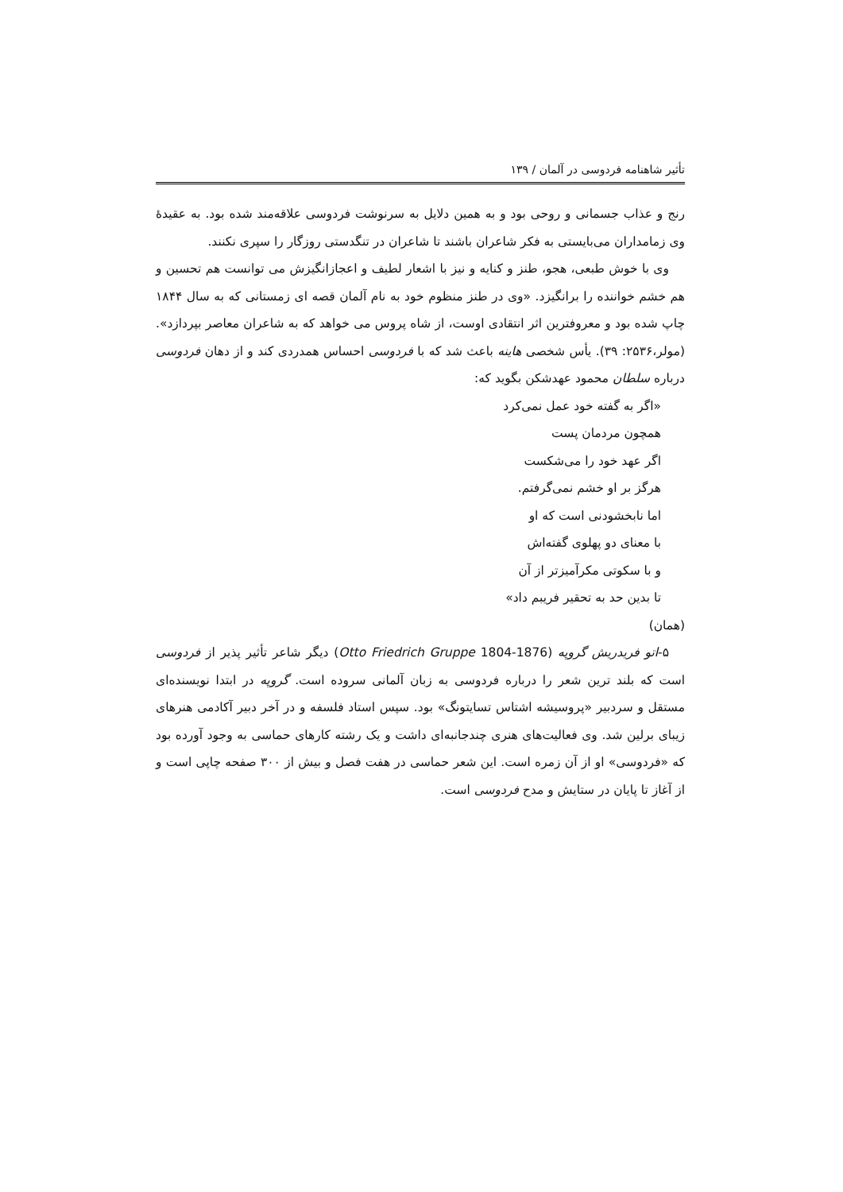تأثیر شاهنامه فردوسی در آلمان / ۱۳۹
رنج و عذاب جسمانی و روحی بود و به همین دلایل به سرنوشت فردوسی علاقه‌مند شده بود. به عقیدهٔ وی زمامداران می‌بایستی به فکر شاعران باشند تا شاعران در تنگدستی روزگار را سپری نکنند.
وی با خوش طبعی، هجو، طنز و کنایه و نیز با اشعار لطیف و اعجازانگیزش می توانست هم تحسین و هم خشم خواننده را برانگیزد. «وی در طنز منظوم خود به نام آلمان قصه ای زمستانی که به سال ۱۸۴۴ چاپ شده بود و معروفترین اثر انتقادی اوست، از شاه پروس می خواهد که به شاعران معاصر بپردازد».(مولر،۲۵۳۶: ۳۹). یأس شخصی هاینه باعث شد که با فردوسی احساس همدردی کند و از دهان فردوسی درباره سلطان محمود عهدشکن بگوید که:
«اگر به گفته خود عمل نمی‌کرد
همچون مردمان پست
اگر عهد خود را می‌شکست
هرگز بر او خشم نمی‌گرفتم.
اما نابخشودنی است که او
با معنای دو پهلوی گفته‌اش
و با سکوتی مکرآمیزتر از آن
تا بدین حد به تحقیر فریبم داد»
(همان)
۵-اتو فریدریش گروپه (Otto Friedrich Gruppe 1804-1876) دیگر شاعر تأثیر پذیر از فردوسی است که بلند ترین شعر را درباره فردوسی به زبان آلمانی سروده است. گروپه در ابتدا نویسنده‌ای مستقل و سردبیر «پروسیشه اشتاس تسایتونگ» بود. سپس استاد فلسفه و در آخر دبیر آکادمی هنرهای زیبای برلین شد. وی فعالیت‌های هنری چندجانبه‌ای داشت و یک رشته کارهای حماسی به وجود آورده بود که «فردوسی» او از آن زمره است. این شعر حماسی در هفت فصل و بیش از ۳۰۰ صفحه چاپی است و از آغاز تا پایان در ستایش و مدح فردوسی است.